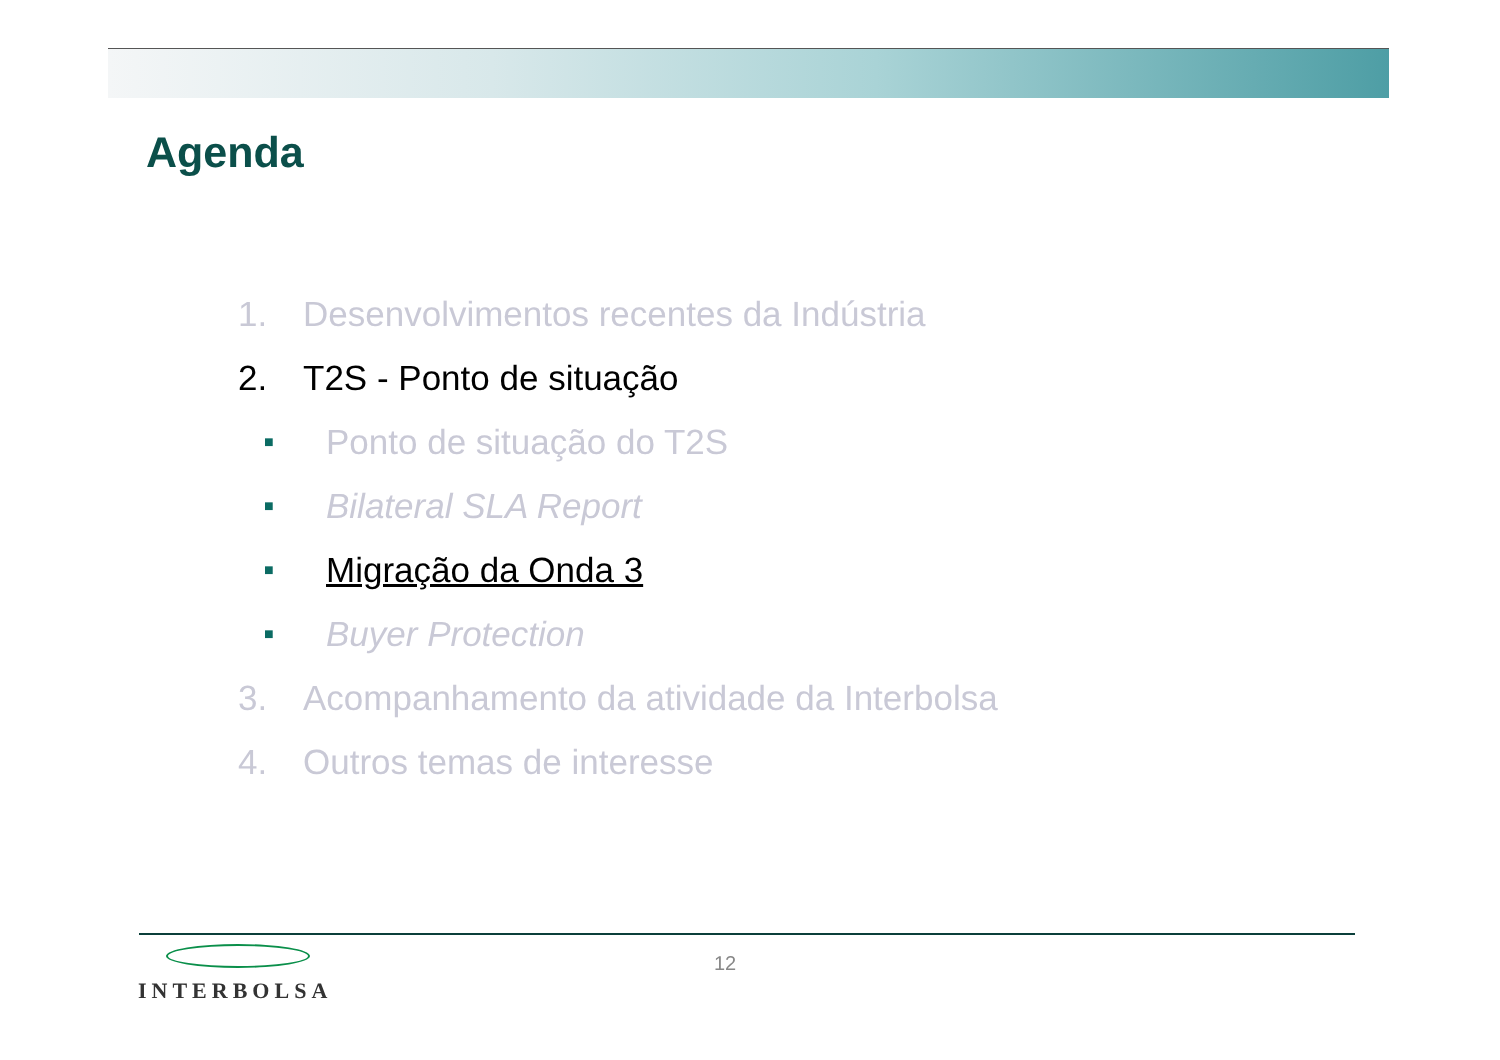Agenda
1. Desenvolvimentos recentes da Indústria
2. T2S - Ponto de situação
■ Ponto de situação do T2S
■ Bilateral SLA Report
■ Migração da Onda 3
■ Buyer Protection
3. Acompanhamento da atividade da Interbolsa
4. Outros temas de interesse
INTERBOLSA 12